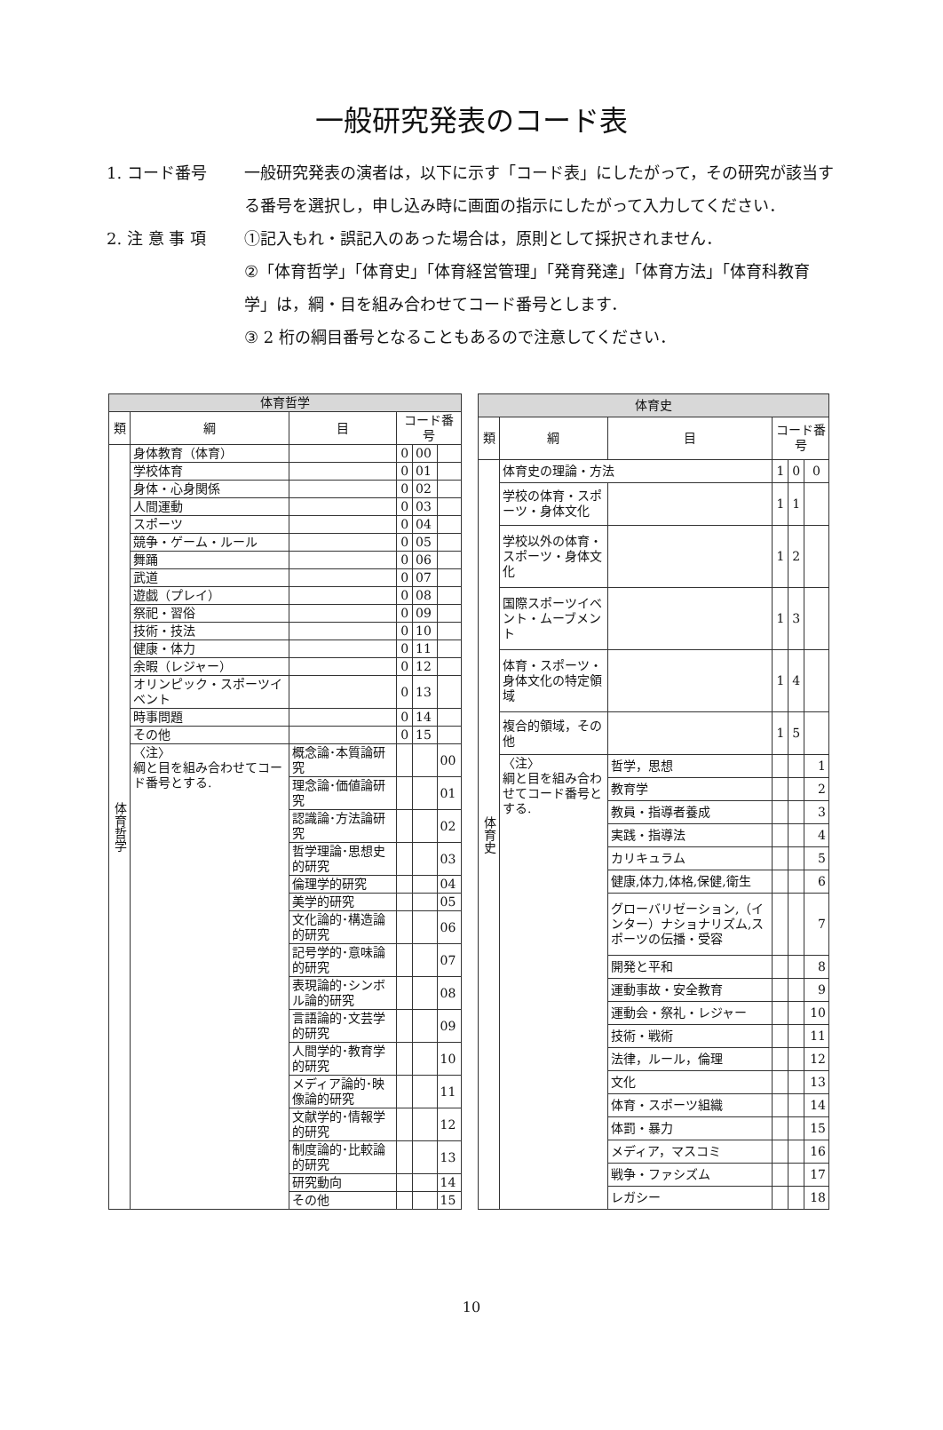一般研究発表のコード表
1. コード番号 一般研究発表の演者は，以下に示す「コード表」にしたがって，その研究が該当する番号を選択し，申し込み時に画面の指示にしたがって入力してください．
2. 注 意 事 項 ①記入もれ・誤記入のあった場合は，原則として採択されません．
②「体育哲学」「体育史」「体育経営管理」「発育発達」「体育方法」「体育科教育学」は，綱・目を組み合わせてコード番号とします．
③ 2 桁の綱目番号となることもあるので注意してください．
| 体育哲学 | | | | | |
| --- | --- | --- | --- | --- | --- |
| 類 | 綱 | 目 | コード番号 | | |
| 体育哲学 | 身体教育（体育） | | 0 | 00 | |
| | 学校体育 | | 0 | 01 | |
| | 身体・心身関係 | | 0 | 02 | |
| | 人間運動 | | 0 | 03 | |
| | スポーツ | | 0 | 04 | |
| | 競争・ゲーム・ルール | | 0 | 05 | |
| | 舞踊 | | 0 | 06 | |
| | 武道 | | 0 | 07 | |
| | 遊戯（プレイ） | | 0 | 08 | |
| | 祭祀・習俗 | | 0 | 09 | |
| | 技術・技法 | | 0 | 10 | |
| | 健康・体力 | | 0 | 11 | |
| | 余暇（レジャー） | | 0 | 12 | |
| | オリンピック・スポーツイベント | | 0 | 13 | |
| | 時事問題 | | 0 | 14 | |
| | その他 | | 0 | 15 | |
| | 〈注〉 綱と目を組み合わせてコード番号とする. | 概念論･本質論研究 | | | 00 |
| | | 理念論･価値論研究 | | | 01 |
| | | 認識論･方法論研究 | | | 02 |
| | | 哲学理論･思想史的研究 | | | 03 |
| | | 倫理学的研究 | | | 04 |
| | | 美学的研究 | | | 05 |
| | | 文化論的･構造論的研究 | | | 06 |
| | | 記号学的･意味論的研究 | | | 07 |
| | | 表現論的･シンボル論的研究 | | | 08 |
| | | 言語論的･文芸学的研究 | | | 09 |
| | | 人間学的･教育学的研究 | | | 10 |
| | | メディア論的･映像論的研究 | | | 11 |
| | | 文献学的･情報学的研究 | | | 12 |
| | | 制度論的･比較論的研究 | | | 13 |
| | | 研究動向 | | | 14 |
| | | その他 | | | 15 |
| 体育史 | | | | | |
| --- | --- | --- | --- | --- | --- |
| 類 | 綱 | 目 | コード番号 | | |
| 体育史 | 体育史の理論・方法 | | 1 | 0 | 0 |
| | 学校の体育・スポーツ・身体文化 | | 1 | 1 | |
| | 学校以外の体育・スポーツ・身体文化 | | 1 | 2 | |
| | 国際スポーツイベント・ムーブメント | | 1 | 3 | |
| | 体育・スポーツ・身体文化の特定領域 | | 1 | 4 | |
| | 複合的領域，その他 | | 1 | 5 | |
| | 〈注〉 綱と目を組み合わせてコード番号とする. | 哲学，思想 | | | 1 |
| | | 教育学 | | | 2 |
| | | 教員・指導者養成 | | | 3 |
| | | 実践・指導法 | | | 4 |
| | | カリキュラム | | | 5 |
| | | 健康,体力,体格,保健,衛生 | | | 6 |
| | | グローバリゼーション,（インター）ナショナリズム,スポーツの伝播・受容 | | | 7 |
| | | 開発と平和 | | | 8 |
| | | 運動事故・安全教育 | | | 9 |
| | | 運動会・祭礼・レジャー | | | 10 |
| | | 技術・戦術 | | | 11 |
| | | 法律，ルール，倫理 | | | 12 |
| | | 文化 | | | 13 |
| | | 体育・スポーツ組織 | | | 14 |
| | | 体罰・暴力 | | | 15 |
| | | メディア，マスコミ | | | 16 |
| | | 戦争・ファシズム | | | 17 |
| | | レガシー | | | 18 |
10